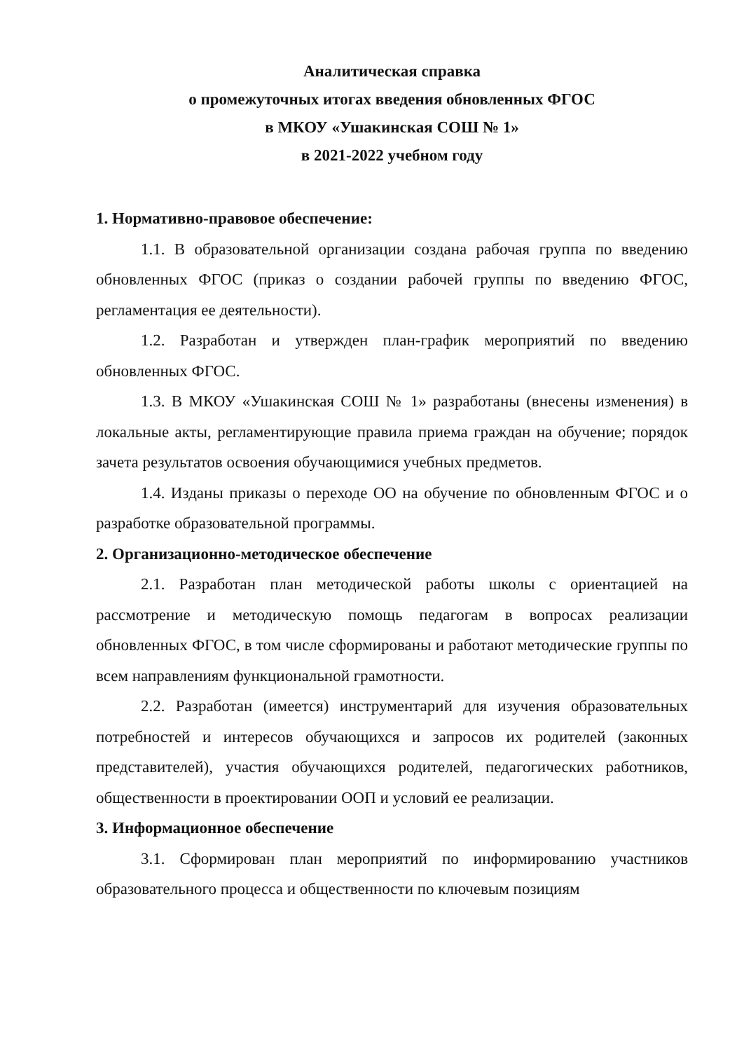Аналитическая справка
о промежуточных итогах введения обновленных ФГОС
в МКОУ «Ушакинская СОШ № 1»
в 2021-2022 учебном году
1. Нормативно-правовое обеспечение:
1.1. В образовательной организации создана рабочая группа по введению обновленных ФГОС (приказ о создании рабочей группы по введению ФГОС, регламентация ее деятельности).
1.2. Разработан и утвержден план-график мероприятий по введению обновленных ФГОС.
1.3. В МКОУ «Ушакинская СОШ № 1» разработаны (внесены изменения) в локальные акты, регламентирующие правила приема граждан на обучение; порядок зачета результатов освоения обучающимися учебных предметов.
1.4. Изданы приказы о переходе ОО на обучение по обновленным ФГОС и о разработке образовательной программы.
2. Организационно-методическое обеспечение
2.1. Разработан план методической работы школы с ориентацией на рассмотрение и методическую помощь педагогам в вопросах реализации обновленных ФГОС, в том числе сформированы и работают методические группы по всем направлениям функциональной грамотности.
2.2. Разработан (имеется) инструментарий для изучения образовательных потребностей и интересов обучающихся и запросов их родителей (законных представителей), участия обучающихся родителей, педагогических работников, общественности в проектировании ООП и условий ее реализации.
3. Информационное обеспечение
3.1. Сформирован план мероприятий по информированию участников образовательного процесса и общественности по ключевым позициям